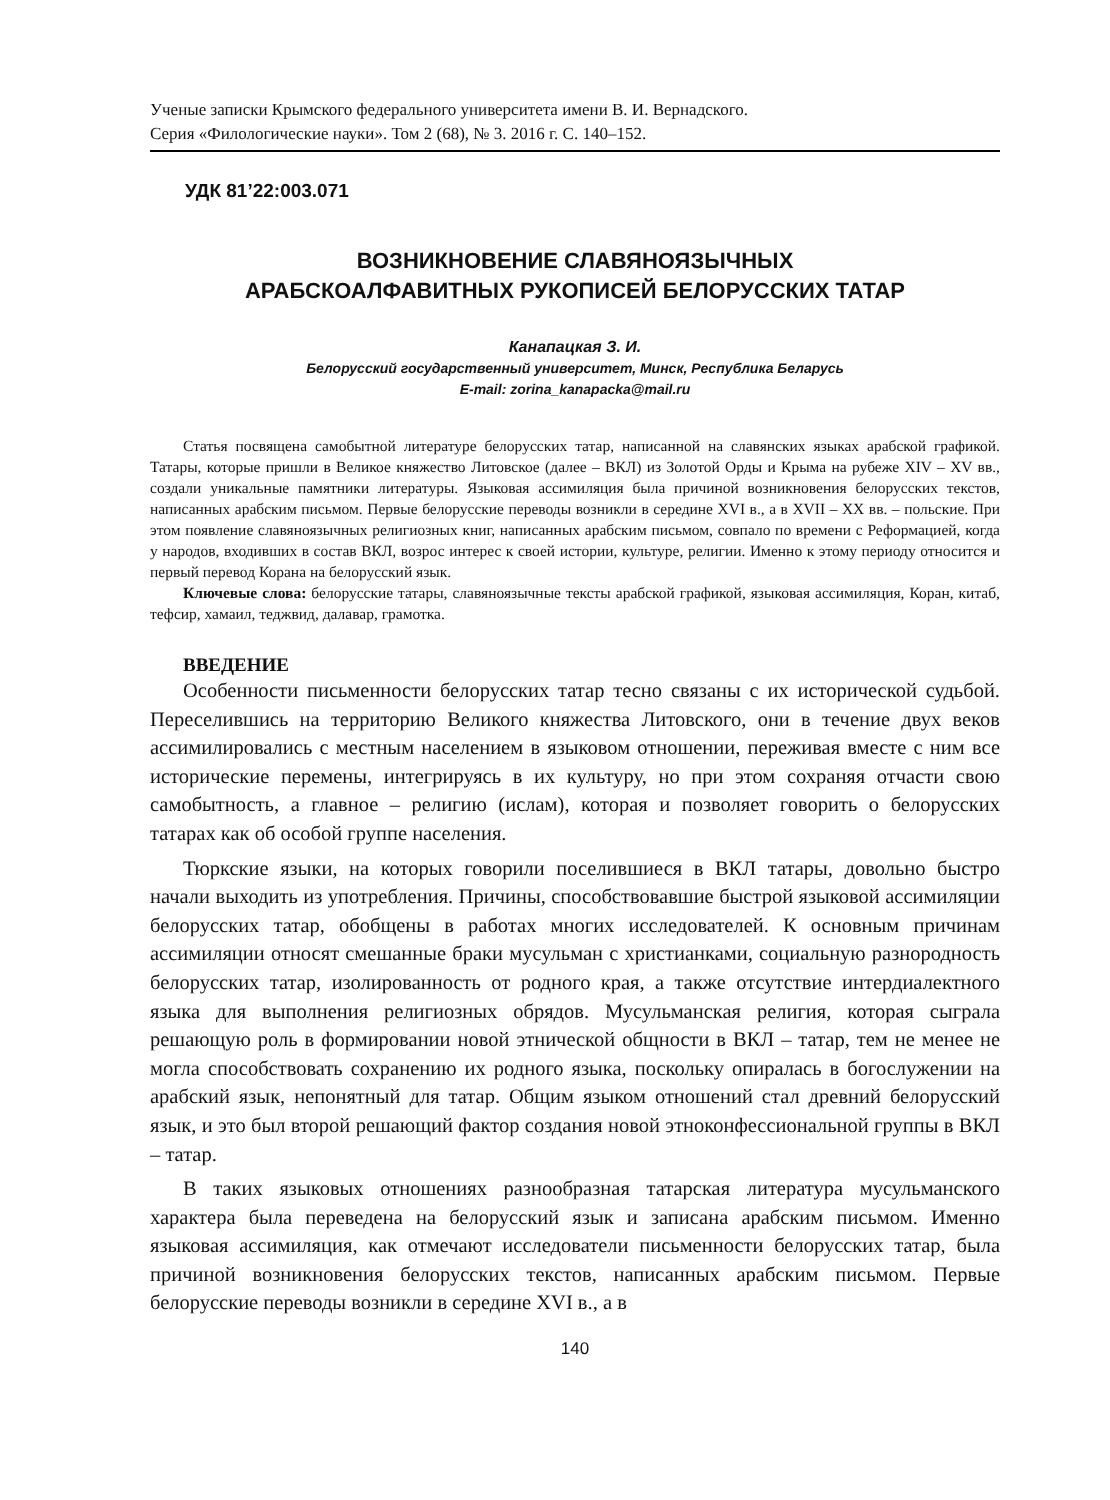Ученые записки Крымского федерального университета имени В. И. Вернадского.
Серия «Филологические науки». Том 2 (68), № 3. 2016 г. С. 140–152.
УДК 81’22:003.071
ВОЗНИКНОВЕНИЕ СЛАВЯНОЯЗЫЧНЫХ
АРАБСКОАЛФАВИТНЫХ РУКОПИСЕЙ БЕЛОРУССКИХ ТАТАР
Канапацкая З. И.
Белорусский государственный университет, Минск, Республика Беларусь
E-mail: zorina_kanapacka@mail.ru
Статья посвящена самобытной литературе белорусских татар, написанной на славянских языках арабской графикой. Татары, которые пришли в Великое княжество Литовское (далее – ВКЛ) из Золотой Орды и Крыма на рубеже XIV – XV вв., создали уникальные памятники литературы. Языковая ассимиляция была причиной возникновения белорусских текстов, написанных арабским письмом. Первые белорусские переводы возникли в середине XVI в., а в XVII – XX вв. – польские. При этом появление славяноязычных религиозных книг, написанных арабским письмом, совпало по времени с Реформацией, когда у народов, входивших в состав ВКЛ, возрос интерес к своей истории, культуре, религии. Именно к этому периоду относится и первый перевод Корана на белорусский язык.
Ключевые слова: белорусские татары, славяноязычные тексты арабской графикой, языковая ассимиляция, Коран, китаб, тефсир, хамаил, теджвид, далавар, грамотка.
ВВЕДЕНИЕ
Особенности письменности белорусских татар тесно связаны с их исторической судьбой. Переселившись на территорию Великого княжества Литовского, они в течение двух веков ассимилировались с местным населением в языковом отношении, переживая вместе с ним все исторические перемены, интегрируясь в их культуру, но при этом сохраняя отчасти свою самобытность, а главное – религию (ислам), которая и позволяет говорить о белорусских татарах как об особой группе населения.
Тюркские языки, на которых говорили поселившиеся в ВКЛ татары, довольно быстро начали выходить из употребления. Причины, способствовавшие быстрой языковой ассимиляции белорусских татар, обобщены в работах многих исследователей. К основным причинам ассимиляции относят смешанные браки мусульман с христианками, социальную разнородность белорусских татар, изолированность от родного края, а также отсутствие интердиалектного языка для выполнения религиозных обрядов. Мусульманская религия, которая сыграла решающую роль в формировании новой этнической общности в ВКЛ – татар, тем не менее не могла способствовать сохранению их родного языка, поскольку опиралась в богослужении на арабский язык, непонятный для татар. Общим языком отношений стал древний белорусский язык, и это был второй решающий фактор создания новой этноконфессиональной группы в ВКЛ – татар.
В таких языковых отношениях разнообразная татарская литература мусульманского характера была переведена на белорусский язык и записана арабским письмом. Именно языковая ассимиляция, как отмечают исследователи письменности белорусских татар, была причиной возникновения белорусских текстов, написанных арабским письмом. Первые белорусские переводы возникли в середине XVI в., а в
140